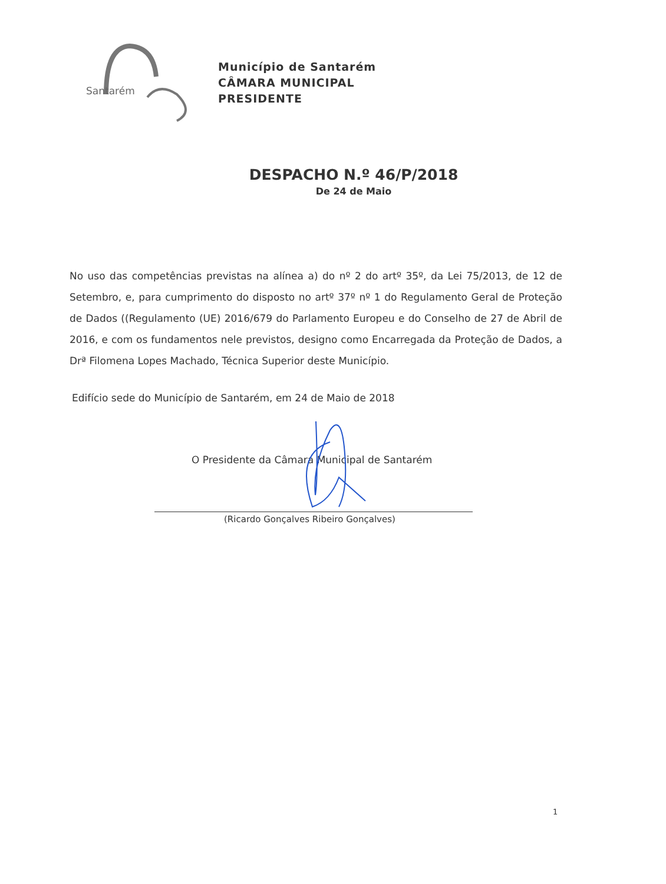Santarém
Município de Santarém
CÂMARA MUNICIPAL
PRESIDENTE
DESPACHO N.º 46/P/2018
De 24 de Maio
No uso das competências previstas na alínea a) do nº 2 do artº 35º, da Lei 75/2013, de 12 de Setembro, e, para cumprimento do disposto no artº 37º nº 1 do Regulamento Geral de Proteção de Dados ((Regulamento (UE) 2016/679 do Parlamento Europeu e do Conselho de 27 de Abril de 2016, e com os fundamentos nele previstos, designo como Encarregada da Proteção de Dados, a Drª Filomena Lopes Machado, Técnica Superior deste Município.
Edifício sede do Município de Santarém, em 24 de Maio de 2018
O Presidente da Câmara Municipal de Santarém
(Ricardo Gonçalves Ribeiro Gonçalves)
1